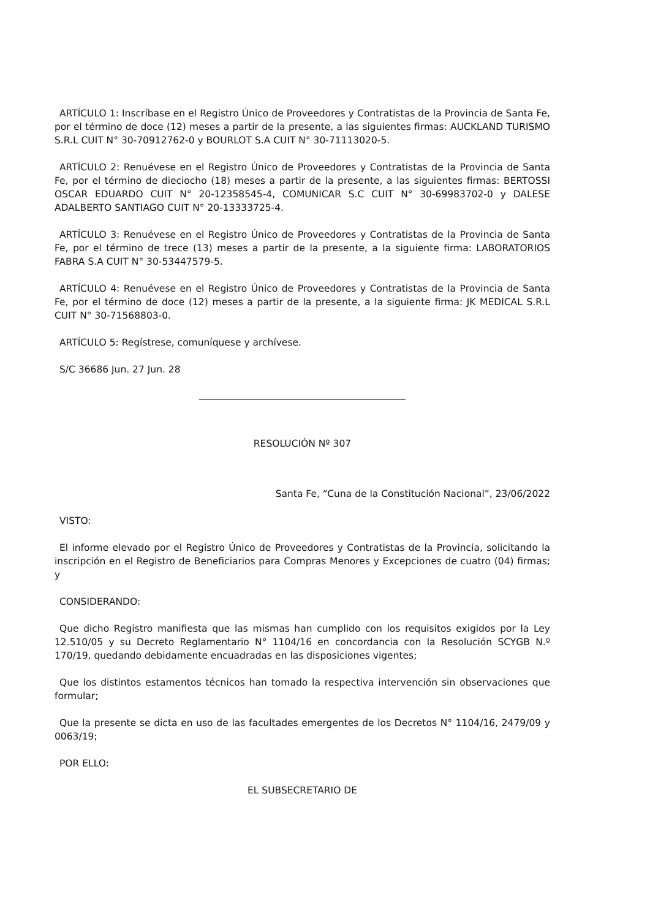ARTÍCULO 1: Inscríbase en el Registro Único de Proveedores y Contratistas de la Provincia de Santa Fe, por el término de doce (12) meses a partir de la presente, a las siguientes firmas: AUCKLAND TURISMO S.R.L CUIT N° 30-70912762-0 y BOURLOT S.A CUIT N° 30-71113020-5.
ARTÍCULO 2: Renuévese en el Registro Único de Proveedores y Contratistas de la Provincia de Santa Fe, por el término de dieciocho (18) meses a partir de la presente, a las siguientes firmas: BERTOSSI OSCAR EDUARDO CUIT N° 20-12358545-4, COMUNICAR S.C CUIT N° 30-69983702-0 y DALESE ADALBERTO SANTIAGO CUIT N° 20-13333725-4.
ARTÍCULO 3: Renuévese en el Registro Único de Proveedores y Contratistas de la Provincia de Santa Fe, por el término de trece (13) meses a partir de la presente, a la siguiente firma: LABORATORIOS FABRA S.A CUIT N° 30-53447579-5.
ARTÍCULO 4: Renuévese en el Registro Único de Proveedores y Contratistas de la Provincia de Santa Fe, por el término de doce (12) meses a partir de la presente, a la siguiente firma: JK MEDICAL S.R.L CUIT N° 30-71568803-0.
ARTÍCULO 5: Regístrese, comuníquese y archívese.
S/C 36686 Jun. 27 Jun. 28
RESOLUCIÓN Nº 307
Santa Fe, “Cuna de la Constitución Nacional”, 23/06/2022
VISTO:
El informe elevado por el Registro Único de Proveedores y Contratistas de la Provincia, solicitando la inscripción en el Registro de Beneficiarios para Compras Menores y Excepciones de cuatro (04) firmas; y
CONSIDERANDO:
Que dicho Registro manifiesta que las mismas han cumplido con los requisitos exigidos por la Ley 12.510/05 y su Decreto Reglamentario N° 1104/16 en concordancia con la Resolución SCYGB N.º 170/19, quedando debidamente encuadradas en las disposiciones vigentes;
Que los distintos estamentos técnicos han tomado la respectiva intervención sin observaciones que formular;
Que la presente se dicta en uso de las facultades emergentes de los Decretos N° 1104/16, 2479/09 y 0063/19;
POR ELLO:
EL SUBSECRETARIO DE